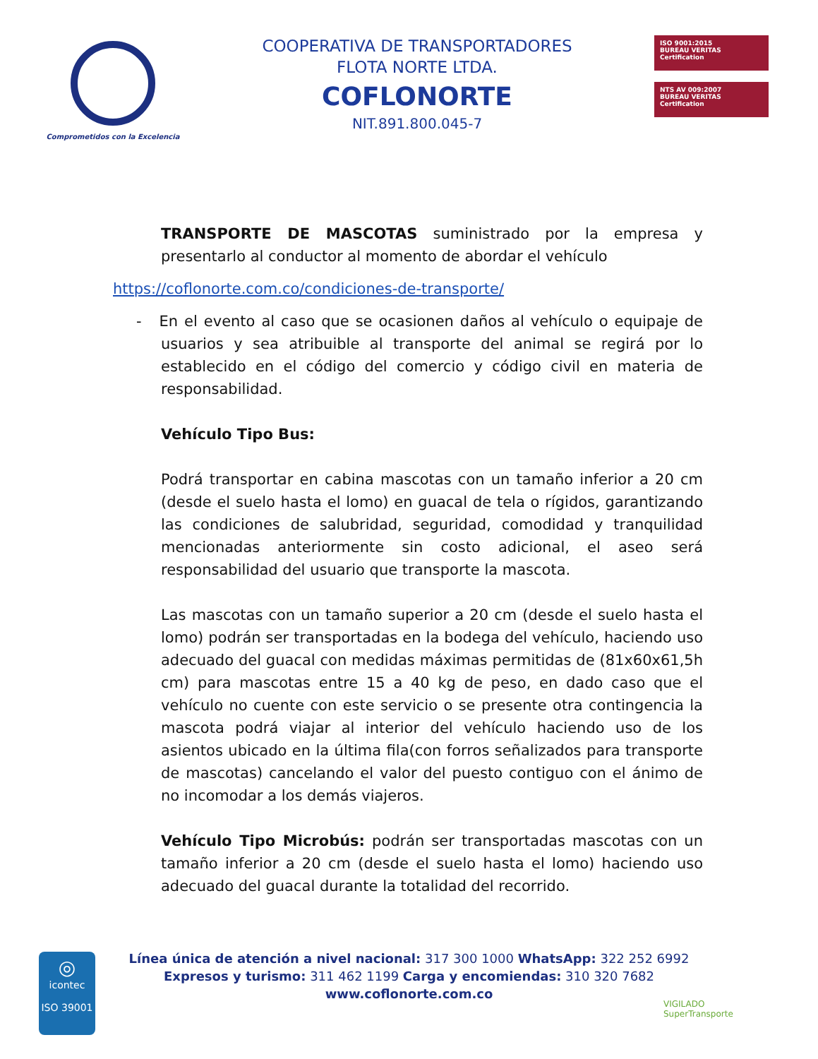Comprometidos con la Excelencia
COOPERATIVA DE TRANSPORTADORES
FLOTA NORTE LTDA.
COFLONORTE
NIT.891.800.045-7
ISO 9001:2015
BUREAU VERITAS
Certification
NTS AV 009:2007
BUREAU VERITAS
Certification
TRANSPORTE DE MASCOTAS suministrado por la empresa y presentarlo al conductor al momento de abordar el vehículo
https://coflonorte.com.co/condiciones-de-transporte/
- En el evento al caso que se ocasionen daños al vehículo o equipaje de usuarios y sea atribuible al transporte del animal se regirá por lo establecido en el código del comercio y código civil en materia de responsabilidad.
Vehículo Tipo Bus:
Podrá transportar en cabina mascotas con un tamaño inferior a 20 cm (desde el suelo hasta el lomo) en guacal de tela o rígidos, garantizando las condiciones de salubridad, seguridad, comodidad y tranquilidad mencionadas anteriormente sin costo adicional, el aseo será responsabilidad del usuario que transporte la mascota.
Las mascotas con un tamaño superior a 20 cm (desde el suelo hasta el lomo) podrán ser transportadas en la bodega del vehículo, haciendo uso adecuado del guacal con medidas máximas permitidas de (81x60x61,5h cm) para mascotas entre 15 a 40 kg de peso, en dado caso que el vehículo no cuente con este servicio o se presente otra contingencia la mascota podrá viajar al interior del vehículo haciendo uso de los asientos ubicado en la última fila(con forros señalizados para transporte de mascotas) cancelando el valor del puesto contiguo con el ánimo de no incomodar a los demás viajeros.
Vehículo Tipo Microbús: podrán ser transportadas mascotas con un tamaño inferior a 20 cm (desde el suelo hasta el lomo) haciendo uso adecuado del guacal durante la totalidad del recorrido.
◎
icontec
ISO 39001
Línea única de atención a nivel nacional: 317 300 1000 WhatsApp: 322 252 6992
Expresos y turismo: 311 462 1199 Carga y encomiendas: 310 320 7682
www.coflonorte.com.co
VIGILADO
SuperTransporte